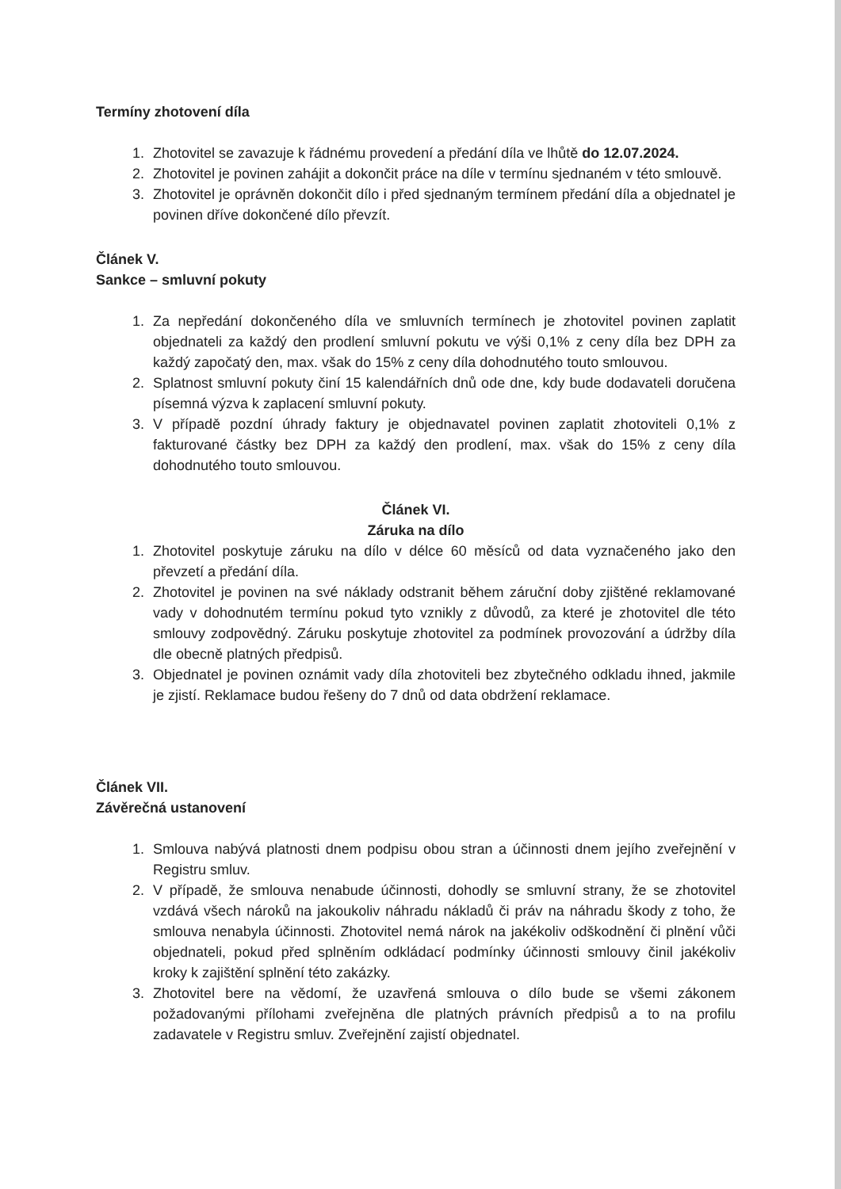Termíny zhotovení díla
1. Zhotovitel se zavazuje k řádnému provedení a předání díla ve lhůtě do 12.07.2024.
2. Zhotovitel je povinen zahájit a dokončit práce na díle v termínu sjednaném v této smlouvě.
3. Zhotovitel je oprávněn dokončit dílo i před sjednaným termínem předání díla a objednatel je povinen dříve dokončené dílo převzít.
Článek V.
Sankce – smluvní pokuty
1. Za nepředání dokončeného díla ve smluvních termínech je zhotovitel povinen zaplatit objednateli za každý den prodlení smluvní pokutu ve výši 0,1% z ceny díla bez DPH za každý započatý den, max. však do 15% z ceny díla dohodnutého touto smlouvou.
2. Splatnost smluvní pokuty činí 15 kalendářních dnů ode dne, kdy bude dodavateli doručena písemná výzva k zaplacení smluvní pokuty.
3. V případě pozdní úhrady faktury je objednavatel povinen zaplatit zhotoviteli 0,1% z fakturované částky bez DPH za každý den prodlení, max. však do 15% z ceny díla dohodnutého touto smlouvou.
Článek VI.
Záruka na dílo
1. Zhotovitel poskytuje záruku na dílo v délce 60 měsíců od data vyznačeného jako den převzetí a předání díla.
2. Zhotovitel je povinen na své náklady odstranit během záruční doby zjištěné reklamované vady v dohodnutém termínu pokud tyto vznikly z důvodů, za které je zhotovitel dle této smlouvy zodpovědný. Záruku poskytuje zhotovitel za podmínek provozování a údržby díla dle obecně platných předpisů.
3. Objednatel je povinen oznámit vady díla zhotoviteli bez zbytečného odkladu ihned, jakmile je zjistí. Reklamace budou řešeny do 7 dnů od data obdržení reklamace.
Článek VII.
Závěrečná ustanovení
1. Smlouva nabývá platnosti dnem podpisu obou stran a účinnosti dnem jejího zveřejnění v Registru smluv.
2. V případě, že smlouva nenabude účinnosti, dohodly se smluvní strany, že se zhotovitel vzdává všech nároků na jakoukoliv náhradu nákladů či práv na náhradu škody z toho, že smlouva nenabyla účinnosti. Zhotovitel nemá nárok na jakékoliv odškodnění či plnění vůči objednateli, pokud před splněním odkládací podmínky účinnosti smlouvy činil jakékoliv kroky k zajištění splnění této zakázky.
3. Zhotovitel bere na vědomí, že uzavřená smlouva o dílo bude se všemi zákonem požadovanými přílohami zveřejněna dle platných právních předpisů a to na profilu zadavatele v Registru smluv. Zveřejnění zajistí objednatel.